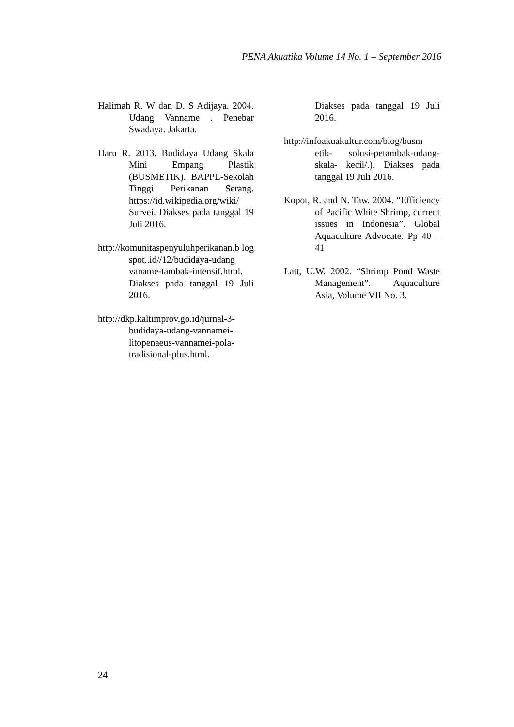PENA Akuatika Volume 14 No. 1 – September 2016
Halimah R. W dan D. S Adijaya. 2004. Udang Vanname . Penebar Swadaya. Jakarta.
Haru R. 2013. Budidaya Udang Skala Mini Empang Plastik (BUSMETIK). BAPPL-Sekolah Tinggi Perikanan Serang. https://id.wikipedia.org/wiki/ Survei. Diakses pada tanggal 19 Juli 2016.
http://komunitaspenyuluhperikanan.b log spot..id//12/budidaya-udang vaname-tambak-intensif.html. Diakses pada tanggal 19 Juli 2016.
http://dkp.kaltimprov.go.id/jurnal-3-budidaya-udang-vannamei-litopenaeus-vannamei-pola-tradisional-plus.html.
Diakses pada tanggal 19 Juli 2016.
http://infoakuakultur.com/blog/busm etik- solusi-petambak-udang-skala- kecil/.). Diakses pada tanggal 19 Juli 2016.
Kopot, R. and N. Taw. 2004. “Efficiency of Pacific White Shrimp, current issues in Indonesia”. Global Aquaculture Advocate. Pp 40 – 41
Latt, U.W. 2002. “Shrimp Pond Waste Management”. Aquaculture Asia, Volume VII No. 3.
24